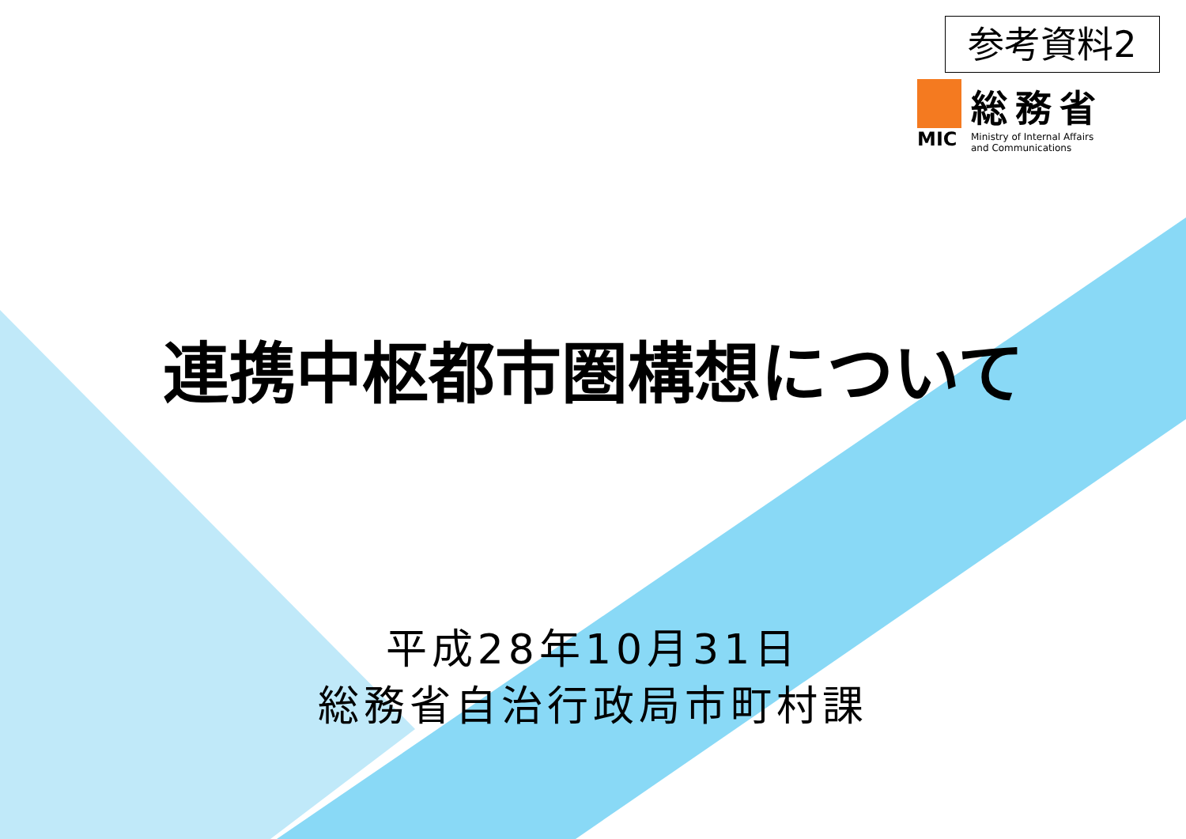参考資料2
MIC
総務省
Ministry of Internal Affairs
and Communications
連携中枢都市圏構想について
平成28年10月31日
総務省自治行政局市町村課